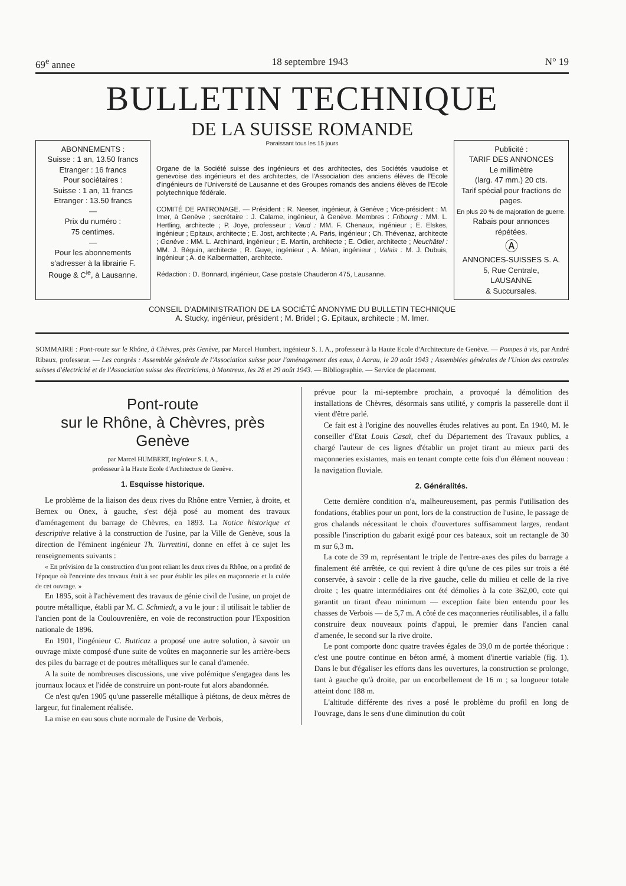69<sup>e</sup> annee 18 septembre 1943 N° 19
BULLETIN TECHNIQUE
DE LA SUISSE ROMANDE
ABONNEMENTS :
Suisse : 1 an, 13.50 francs
Etranger : 16 francs
Pour sociétaires :
Suisse : 1 an, 11 francs
Etranger : 13.50 francs
—
Prix du numéro :
75 centimes.
—
Pour les abonnements s'adresser à la librairie F. Rouge & C<sup>ie</sup>, à Lausanne.
Paraissant tous les 15 jours
Organe de la Société suisse des ingénieurs et des architectes, des Sociétés vaudoise et genevoise des ingénieurs et des architectes, de l'Association des anciens élèves de l'Ecole d'ingénieurs de l'Université de Lausanne et des Groupes romands des anciens élèves de l'Ecole polytechnique fédérale.
COMITÉ DE PATRONAGE. — Président : R. Neeser, ingénieur, à Genève ; Vice-président : M. Imer, à Genève ; secrétaire : J. Calame, ingénieur, à Genève. Membres : Fribourg : MM. L. Hertling, architecte ; P. Joye, professeur ; Vaud : MM. F. Chenaux, ingénieur ; E. Elskes, ingénieur ; Epitaux, architecte ; E. Jost, architecte ; A. Paris, ingénieur ; Ch. Thévenaz, architecte ; Genève : MM. L. Archinard, ingénieur ; E. Martin, architecte ; E. Odier, architecte ; Neuchâtel : MM. J. Béguin, architecte ; R. Guye, ingénieur ; A. Méan, ingénieur ; Valais : M. J. Dubuis, ingénieur ; A. de Kalbermatten, architecte.
Rédaction : D. Bonnard, ingénieur, Case postale Chauderon 475, Lausanne.
Publicité :
TARIF DES ANNONCES
Le millimètre
(larg. 47 mm.) 20 cts.
Tarif spécial pour fractions de pages.
En plus 20 % de majoration de guerre.
Rabais pour annonces répétées.
Ⓐ
ANNONCES-SUISSES S. A.
5, Rue Centrale,
LAUSANNE
& Succursales.
CONSEIL D'ADMINISTRATION DE LA SOCIÉTÉ ANONYME DU BULLETIN TECHNIQUE
A. Stucky, ingénieur, président ; M. Bridel ; G. Epitaux, architecte ; M. Imer.
SOMMAIRE : Pont-route sur le Rhône, à Chèvres, près Genève, par Marcel Humbert, ingénieur S. I. A., professeur à la Haute Ecole d'Architecture de Genève. — Pompes à vis, par André Ribaux, professeur. — Les congrès : Assemblée générale de l'Association suisse pour l'aménagement des eaux, à Aarau, le 20 août 1943 ; Assemblées générales de l'Union des centrales suisses d'électricité et de l'Association suisse des électriciens, à Montreux, les 28 et 29 août 1943. — Bibliographie. — Service de placement.
Pont-route
sur le Rhône, à Chèvres, près Genève
par Marcel HUMBERT, ingénieur S. I. A.,
professeur à la Haute Ecole d'Architecture de Genève.
1. Esquisse historique.
Le problème de la liaison des deux rives du Rhône entre Vernier, à droite, et Bernex ou Onex, à gauche, s'est déjà posé au moment des travaux d'aménagement du barrage de Chèvres, en 1893. La Notice historique et descriptive relative à la construction de l'usine, par la Ville de Genève, sous la direction de l'éminent ingénieur Th. Turrettini, donne en effet à ce sujet les renseignements suivants :
« En prévision de la construction d'un pont reliant les deux rives du Rhône, on a profité de l'époque où l'enceinte des travaux était à sec pour établir les piles en maçonnerie et la culée de cet ouvrage. »
En 1895, soit à l'achèvement des travaux de génie civil de l'usine, un projet de poutre métallique, établi par M. C. Schmiedt, a vu le jour : il utilisait le tablier de l'ancien pont de la Coulouvrenière, en voie de reconstruction pour l'Exposition nationale de 1896.
En 1901, l'ingénieur C. Butticaz a proposé une autre solution, à savoir un ouvrage mixte composé d'une suite de voûtes en maçonnerie sur les arrière-becs des piles du barrage et de poutres métalliques sur le canal d'amenée.
A la suite de nombreuses discussions, une vive polémique s'engagea dans les journaux locaux et l'idée de construire un pont-route fut alors abandonnée.
Ce n'est qu'en 1905 qu'une passerelle métallique à piétons, de deux mètres de largeur, fut finalement réalisée.
La mise en eau sous chute normale de l'usine de Verbois,
prévue pour la mi-septembre prochain, a provoqué la démolition des installations de Chèvres, désormais sans utilité, y compris la passerelle dont il vient d'être parlé.
Ce fait est à l'origine des nouvelles études relatives au pont. En 1940, M. le conseiller d'Etat Louis Casaï, chef du Département des Travaux publics, a chargé l'auteur de ces lignes d'établir un projet tirant au mieux parti des maçonneries existantes, mais en tenant compte cette fois d'un élément nouveau : la navigation fluviale.
2. Généralités.
Cette dernière condition n'a, malheureusement, pas permis l'utilisation des fondations, établies pour un pont, lors de la construction de l'usine, le passage de gros chalands nécessitant le choix d'ouvertures suffisamment larges, rendant possible l'inscription du gabarit exigé pour ces bateaux, soit un rectangle de 30 m sur 6,3 m.
La cote de 39 m, représentant le triple de l'entre-axes des piles du barrage a finalement été arrêtée, ce qui revient à dire qu'une de ces piles sur trois a été conservée, à savoir : celle de la rive gauche, celle du milieu et celle de la rive droite ; les quatre intermédiaires ont été démolies à la cote 362,00, cote qui garantit un tirant d'eau minimum — exception faite bien entendu pour les chasses de Verbois — de 5,7 m. A côté de ces maçonneries réutilisables, il a fallu construire deux nouveaux points d'appui, le premier dans l'ancien canal d'amenée, le second sur la rive droite.
Le pont comporte donc quatre travées égales de 39,0 m de portée théorique : c'est une poutre continue en béton armé, à moment d'inertie variable (fig. 1). Dans le but d'égaliser les efforts dans les ouvertures, la construction se prolonge, tant à gauche qu'à droite, par un encorbellement de 16 m ; sa longueur totale atteint donc 188 m.
L'altitude différente des rives a posé le problème du profil en long de l'ouvrage, dans le sens d'une diminution du coût